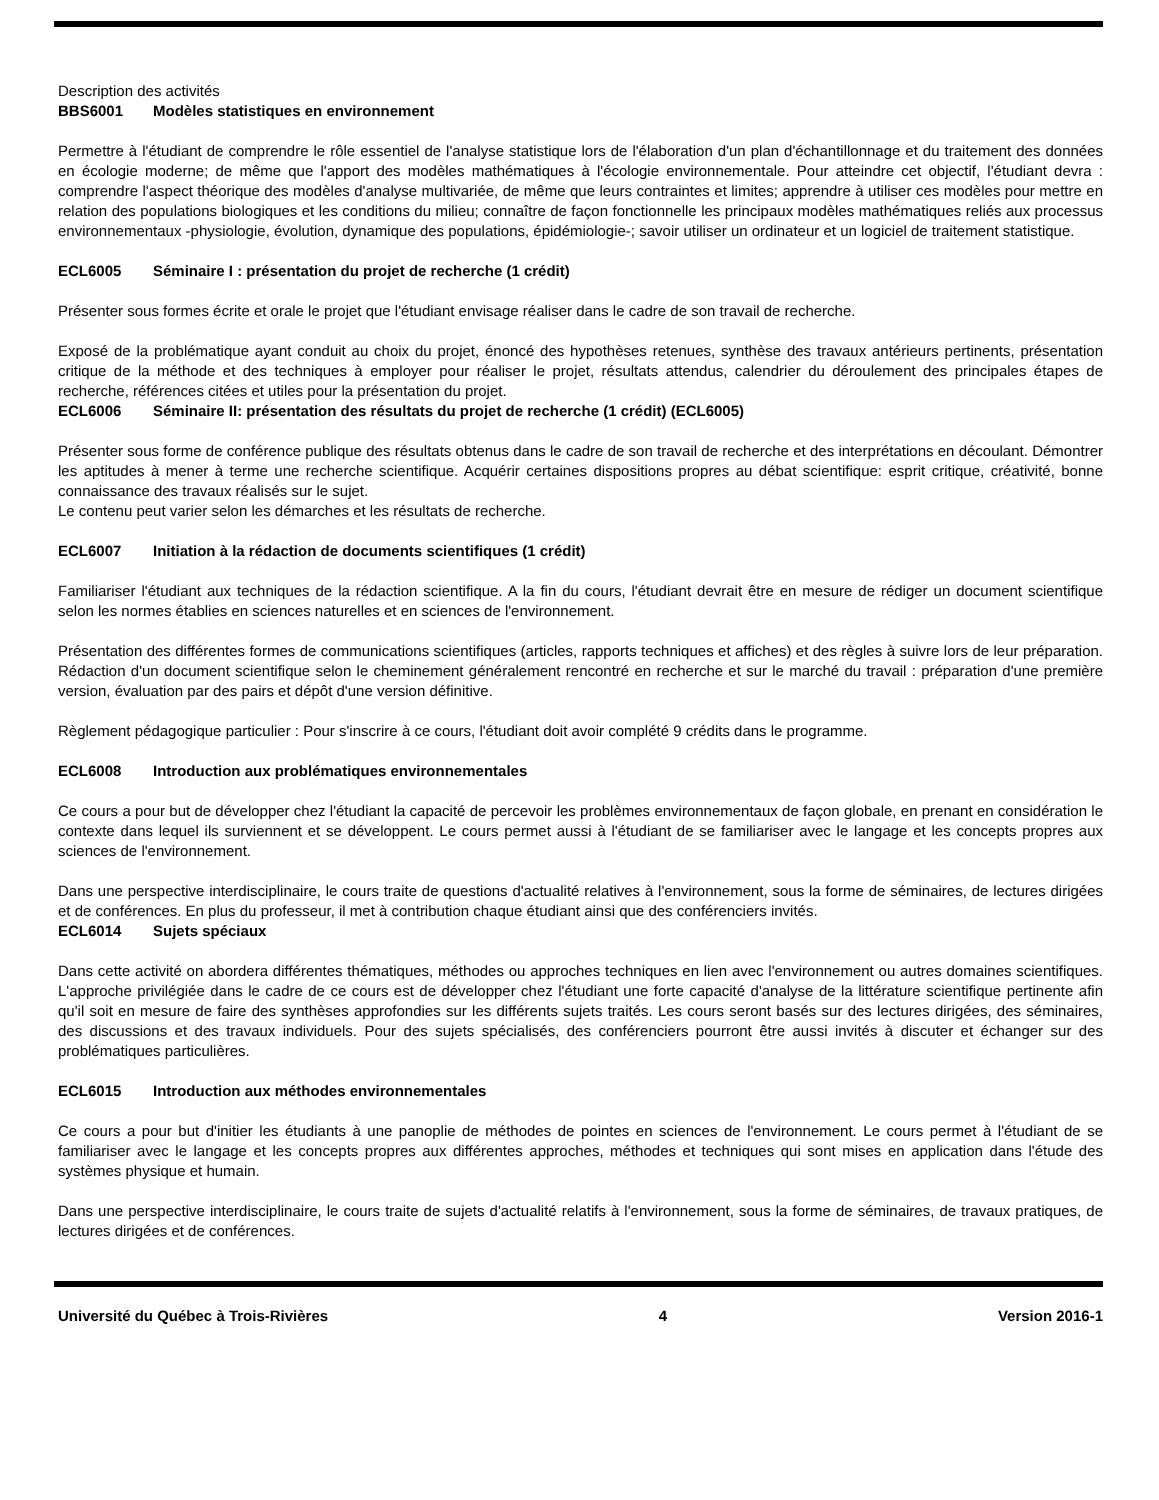Description des activités
BBS6001 Modèles statistiques en environnement
Permettre à l'étudiant de comprendre le rôle essentiel de l'analyse statistique lors de l'élaboration d'un plan d'échantillonnage et du traitement des données en écologie moderne; de même que l'apport des modèles mathématiques à l'écologie environnementale. Pour atteindre cet objectif, l'étudiant devra : comprendre l'aspect théorique des modèles d'analyse multivariée, de même que leurs contraintes et limites; apprendre à utiliser ces modèles pour mettre en relation des populations biologiques et les conditions du milieu; connaître de façon fonctionnelle les principaux modèles mathématiques reliés aux processus environnementaux -physiologie, évolution, dynamique des populations, épidémiologie-; savoir utiliser un ordinateur et un logiciel de traitement statistique.
ECL6005 Séminaire I : présentation du projet de recherche (1 crédit)
Présenter sous formes écrite et orale le projet que l'étudiant envisage réaliser dans le cadre de son travail de recherche.
Exposé de la problématique ayant conduit au choix du projet, énoncé des hypothèses retenues, synthèse des travaux antérieurs pertinents, présentation critique de la méthode et des techniques à employer pour réaliser le projet, résultats attendus, calendrier du déroulement des principales étapes de recherche, références citées et utiles pour la présentation du projet.
ECL6006 Séminaire II: présentation des résultats du projet de recherche (1 crédit) (ECL6005)
Présenter sous forme de conférence publique des résultats obtenus dans le cadre de son travail de recherche et des interprétations en découlant. Démontrer les aptitudes à mener à terme une recherche scientifique. Acquérir certaines dispositions propres au débat scientifique: esprit critique, créativité, bonne connaissance des travaux réalisés sur le sujet.
Le contenu peut varier selon les démarches et les résultats de recherche.
ECL6007 Initiation à la rédaction de documents scientifiques (1 crédit)
Familiariser l'étudiant aux techniques de la rédaction scientifique. A la fin du cours, l'étudiant devrait être en mesure de rédiger un document scientifique selon les normes établies en sciences naturelles et en sciences de l'environnement.
Présentation des différentes formes de communications scientifiques (articles, rapports techniques et affiches) et des règles à suivre lors de leur préparation. Rédaction d'un document scientifique selon le cheminement généralement rencontré en recherche et sur le marché du travail : préparation d'une première version, évaluation par des pairs et dépôt d'une version définitive.
Règlement pédagogique particulier : Pour s'inscrire à ce cours, l'étudiant doit avoir complété 9 crédits dans le programme.
ECL6008 Introduction aux problématiques environnementales
Ce cours a pour but de développer chez l'étudiant la capacité de percevoir les problèmes environnementaux de façon globale, en prenant en considération le contexte dans lequel ils surviennent et se développent. Le cours permet aussi à l'étudiant de se familiariser avec le langage et les concepts propres aux sciences de l'environnement.
Dans une perspective interdisciplinaire, le cours traite de questions d'actualité relatives à l'environnement, sous la forme de séminaires, de lectures dirigées et de conférences. En plus du professeur, il met à contribution chaque étudiant ainsi que des conférenciers invités.
ECL6014 Sujets spéciaux
Dans cette activité on abordera différentes thématiques, méthodes ou approches techniques en lien avec l'environnement ou autres domaines scientifiques. L'approche privilégiée dans le cadre de ce cours est de développer chez l'étudiant une forte capacité d'analyse de la littérature scientifique pertinente afin qu'il soit en mesure de faire des synthèses approfondies sur les différents sujets traités. Les cours seront basés sur des lectures dirigées, des séminaires, des discussions et des travaux individuels. Pour des sujets spécialisés, des conférenciers pourront être aussi invités à discuter et échanger sur des problématiques particulières.
ECL6015 Introduction aux méthodes environnementales
Ce cours a pour but d'initier les étudiants à une panoplie de méthodes de pointes en sciences de l'environnement. Le cours permet à l'étudiant de se familiariser avec le langage et les concepts propres aux différentes approches, méthodes et techniques qui sont mises en application dans l'étude des systèmes physique et humain.
Dans une perspective interdisciplinaire, le cours traite de sujets d'actualité relatifs à l'environnement, sous la forme de séminaires, de travaux pratiques, de lectures dirigées et de conférences.
Université du Québec à Trois-Rivières 4 Version 2016-1